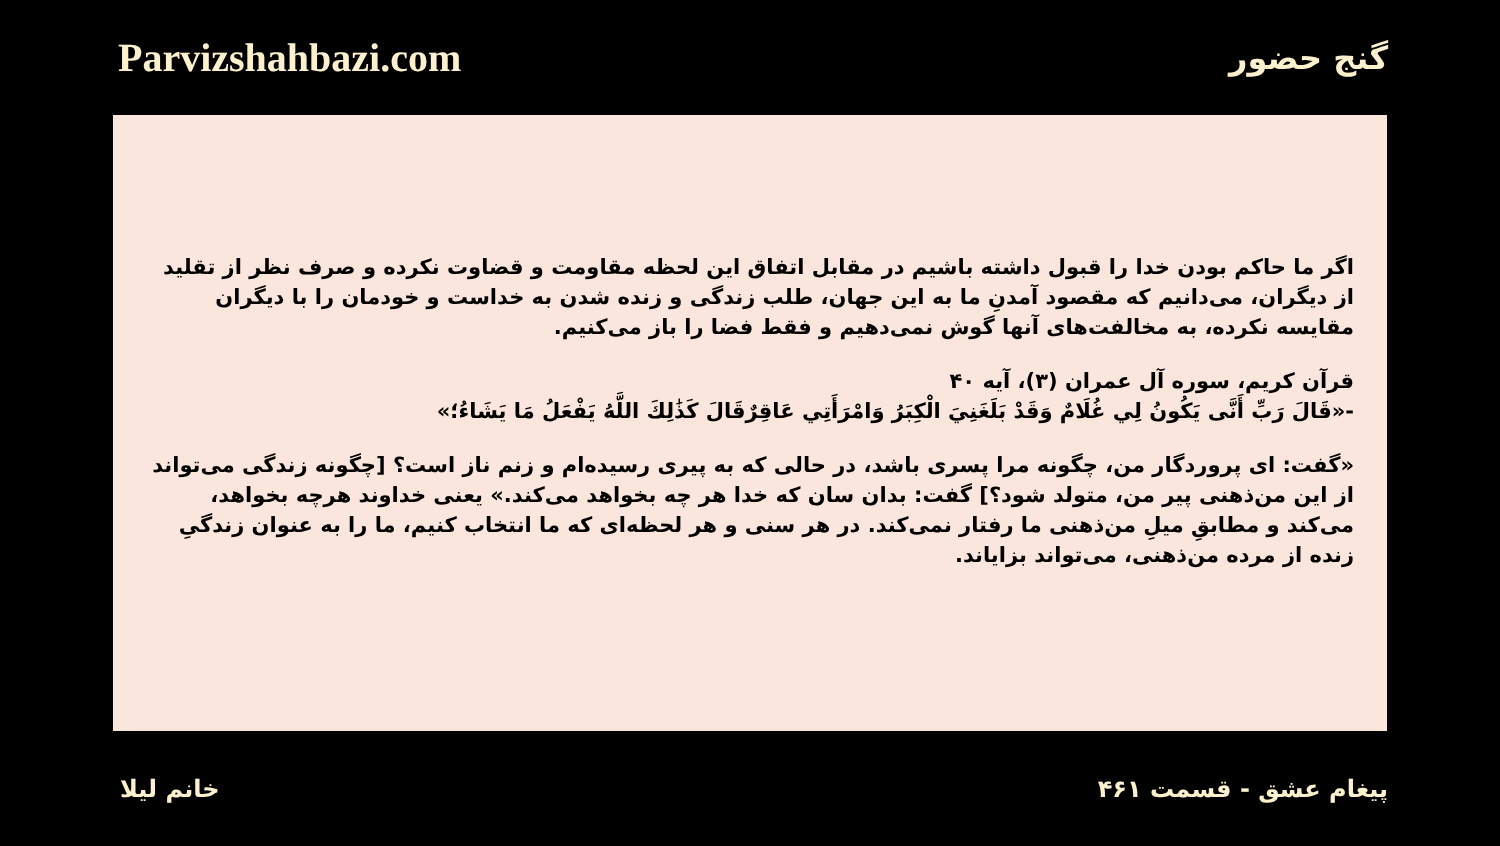Parvizshahbazi.com
گنج حضور
اگر ما حاکم بودن خدا را قبول داشته باشیم در مقابل اتفاق این لحظه مقاومت و قضاوت نکرده و صرف نظر از تقلید از دیگران، می‌دانیم که مقصود آمدنِ ما به این جهان، طلب زندگی و زنده شدن به خداست و خودمان را با دیگران مقایسه نکرده، به مخالفت‌های آنها گوش نمی‌دهیم و فقط فضا را باز می‌کنیم.
قرآن کریم، سوره آل عمران (۳)، آیه ۴۰
-«قَالَ رَبِّ أَنَّى يَكُونُ لِي غُلَامٌ وَقَدْ بَلَغَنِيَ الْكِبَرُ وَامْرَأَتِي عَاقِرٌقَالَ كَذَٰلِكَ اللَّهُ يَفْعَلُ مَا يَشَاءُ؛»
«گفت: ای پروردگار من، چگونه مرا پسری باشد، در حالی که به پیری رسیده‌ام و زنم ناز است؟ [چگونه زندگی می‌تواند از این من‌ذهنی پیر من، متولد شود؟] گفت: بدان سان که خدا هر چه بخواهد می‌کند.» یعنی خداوند هرچه بخواهد، می‌کند و مطابقِ میلِ من‌ذهنی ما رفتار نمی‌کند. در هر سنی و هر لحظه‌ای که ما انتخاب کنیم، ما را به عنوان زندگیِ زنده از مرده من‌ذهنی، می‌تواند بزایاند.
پیغام عشق - قسمت ۴۶۱ خانم لیلا